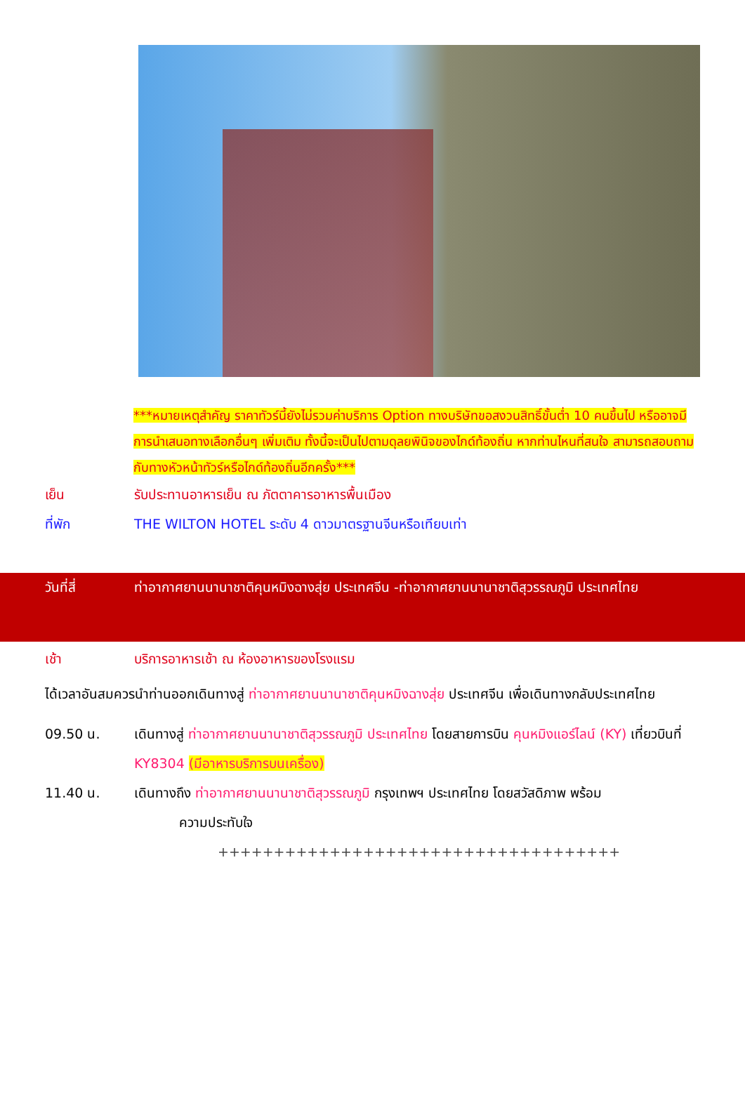***หมายเหตุสำคัญ ราคาทัวร์นี้ยังไม่รวมค่าบริการ Option ทางบริษัทขอสงวนสิทธิ์ขั้นต่ำ 10 คนขึ้นไป หรืออาจมีการนำเสนอทางเลือกอื่นๆ เพิ่มเติม ทั้งนี้จะเป็นไปตามดุลยพินิจของไกด์ท้องถิ่น หากท่านไหนที่สนใจ สามารถสอบถามกับทางหัวหน้าทัวร์หรือไกด์ท้องถิ่นอีกครั้ง***
เย็น รับประทานอาหารเย็น ณ ภัตตาคารอาหารพื้นเมือง
ที่พัก THE WILTON HOTEL ระดับ 4 ดาวมาตรฐานจีนหรือเทียบเท่า
วันที่สี่ ท่าอากาศยานนานาชาติคุนหมิงฉางสุ่ย ประเทศจีน -ท่าอากาศยานนานาชาติสุวรรณภูมิ ประเทศไทย
เช้า บริการอาหารเช้า ณ ห้องอาหารของโรงแรม
ได้เวลาอันสมควรนำท่านออกเดินทางสู่ ท่าอากาศยานนานาชาติคุนหมิงฉางสุ่ย ประเทศจีน เพื่อเดินทางกลับประเทศไทย
09.50 น. เดินทางสู่ ท่าอากาศยานนานาชาติสุวรรณภูมิ ประเทศไทย โดยสายการบิน คุนหมิงแอร์ไลน์ (KY) เที่ยวบินที่ KY8304 (มีอาหารบริการบนเครื่อง)
11.40 น. เดินทางถึง ท่าอากาศยานนานาชาติสุวรรณภูมิ กรุงเทพฯ ประเทศไทย โดยสวัสดิภาพ พร้อม
ความประทับใจ
++++++++++++++++++++++++++++++++++++